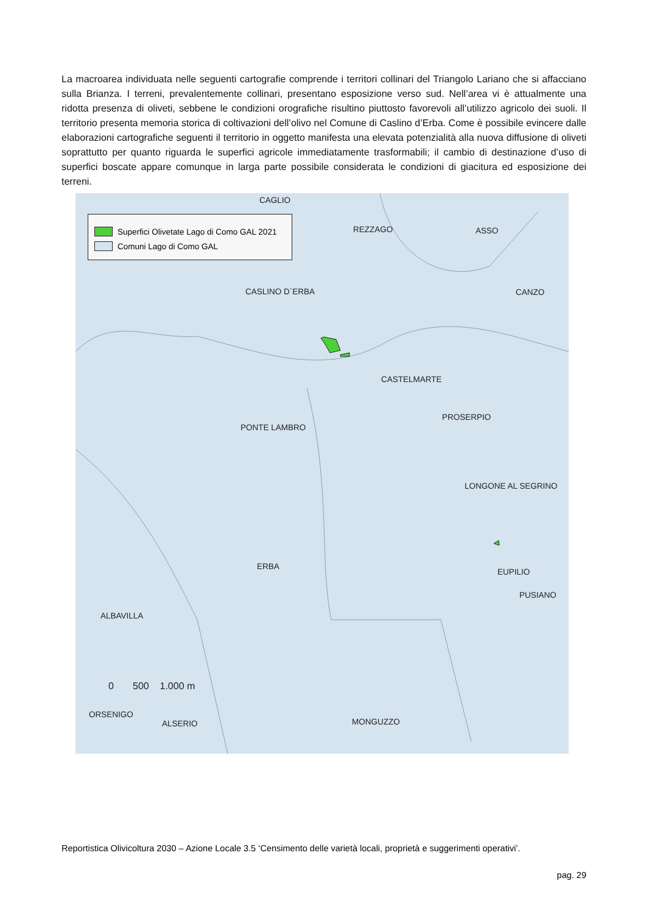La macroarea individuata nelle seguenti cartografie comprende i territori collinari del Triangolo Lariano che si affacciano sulla Brianza. I terreni, prevalentemente collinari, presentano esposizione verso sud. Nell’area vi è attualmente una ridotta presenza di oliveti, sebbene le condizioni orografiche risultino piuttosto favorevoli all’utilizzo agricolo dei suoli. Il territorio presenta memoria storica di coltivazioni dell’olivo nel Comune di Caslino d’Erba. Come è possibile evincere dalle elaborazioni cartografiche seguenti il territorio in oggetto manifesta una elevata potenzialità alla nuova diffusione di oliveti soprattutto per quanto riguarda le superfici agricole immediatamente trasformabili; il cambio di destinazione d’uso di superfici boscate appare comunque in larga parte possibile considerata le condizioni di giacitura ed esposizione dei terreni.
Superfici Olivetate Lago di Como GAL 2021
Comuni Lago di Como GAL
CAGLIO
REZZAGO ASSO
CASLINO D`ERBA CANZO
CASTELMARTE
PROSERPIO
PONTE LAMBRO
LONGONE AL SEGRINO
ERBA
EUPILIO
PUSIANO
ALBAVILLA
0 500 1.000 m
ORSENIGO
ALSERIO MONGUZZO
Reportistica Olivicoltura 2030 – Azione Locale 3.5 ‘Censimento delle varietà locali, proprietà e suggerimenti operativi’.
pag. 29